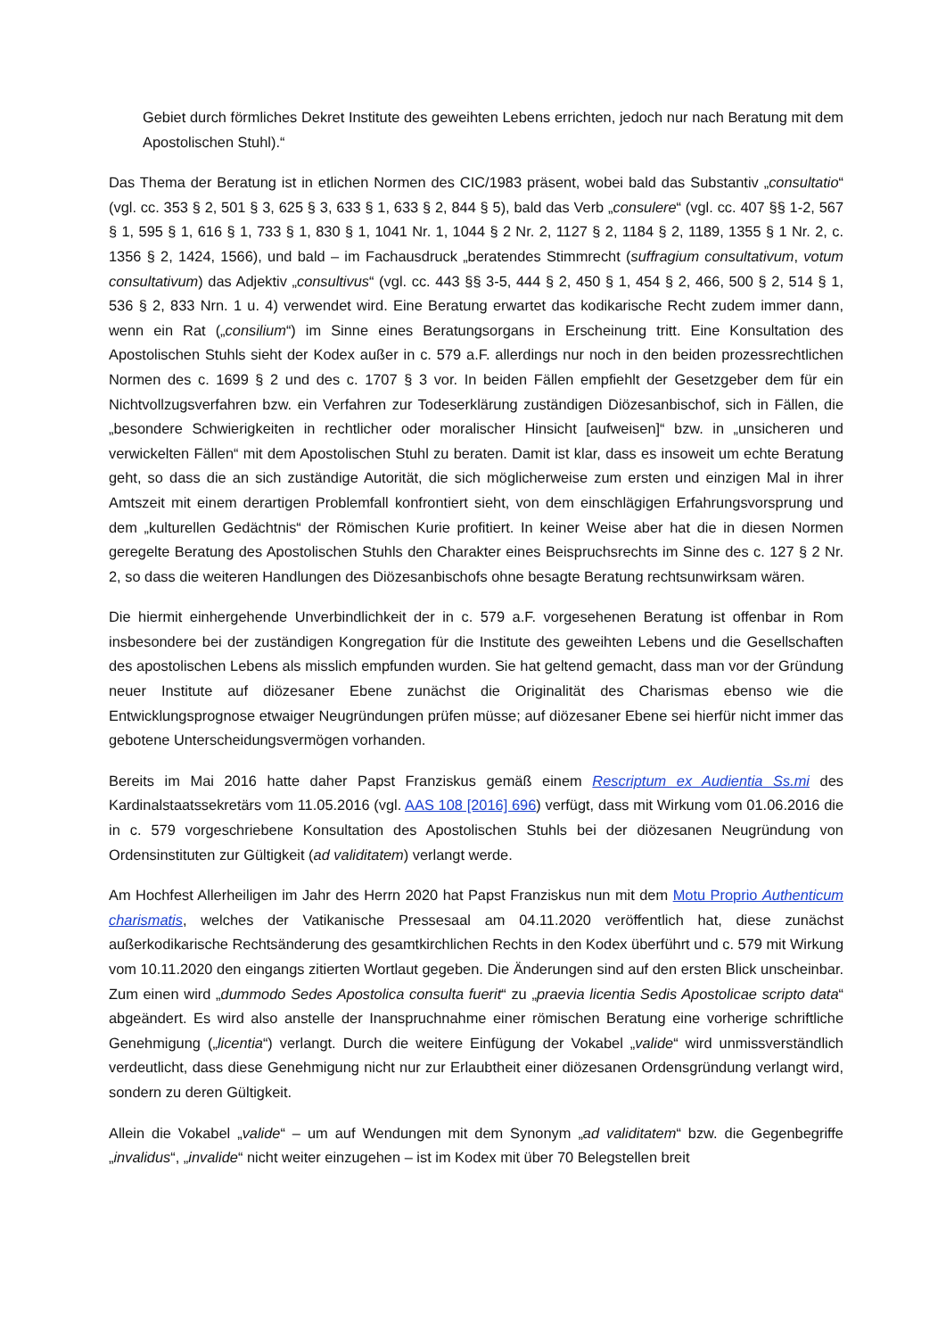Gebiet durch förmliches Dekret Institute des geweihten Lebens errichten, jedoch nur nach Beratung mit dem Apostolischen Stuhl).“
Das Thema der Beratung ist in etlichen Normen des CIC/1983 präsent, wobei bald das Substantiv „consultatio“ (vgl. cc. 353 § 2, 501 § 3, 625 § 3, 633 § 1, 633 § 2, 844 § 5), bald das Verb „consulere“ (vgl. cc. 407 §§ 1-2, 567 § 1, 595 § 1, 616 § 1, 733 § 1, 830 § 1, 1041 Nr. 1, 1044 § 2 Nr. 2, 1127 § 2, 1184 § 2, 1189, 1355 § 1 Nr. 2, c. 1356 § 2, 1424, 1566), und bald – im Fachausdruck „beratendes Stimmrecht (suffragium consultativum, votum consultativum) das Adjektiv „consultivus“ (vgl. cc. 443 §§ 3-5, 444 § 2, 450 § 1, 454 § 2, 466, 500 § 2, 514 § 1, 536 § 2, 833 Nrn. 1 u. 4) verwendet wird. Eine Beratung erwartet das kodikarische Recht zudem immer dann, wenn ein Rat („consilium“) im Sinne eines Beratungsorgans in Erscheinung tritt. Eine Konsultation des Apostolischen Stuhls sieht der Kodex außer in c. 579 a.F. allerdings nur noch in den beiden prozessrechtlichen Normen des c. 1699 § 2 und des c. 1707 § 3 vor. In beiden Fällen empfiehlt der Gesetzgeber dem für ein Nichtvollzugsverfahren bzw. ein Verfahren zur Todeserklärung zuständigen Diözesanbischof, sich in Fällen, die „besondere Schwierigkeiten in rechtlicher oder moralischer Hinsicht [aufweisen]“ bzw. in „unsicheren und verwickelten Fällen“ mit dem Apostolischen Stuhl zu beraten. Damit ist klar, dass es insoweit um echte Beratung geht, so dass die an sich zuständige Autorität, die sich möglicherweise zum ersten und einzigen Mal in ihrer Amtszeit mit einem derartigen Problemfall konfrontiert sieht, von dem einschlägigen Erfahrungsvorsprung und dem „kulturellen Gedächtnis“ der Römischen Kurie profitiert. In keiner Weise aber hat die in diesen Normen geregelte Beratung des Apostolischen Stuhls den Charakter eines Beispruchsrechts im Sinne des c. 127 § 2 Nr. 2, so dass die weiteren Handlungen des Diözesanbischofs ohne besagte Beratung rechtsunwirksam wären.
Die hiermit einhergehende Unverbindlichkeit der in c. 579 a.F. vorgesehenen Beratung ist offenbar in Rom insbesondere bei der zuständigen Kongregation für die Institute des geweihten Lebens und die Gesellschaften des apostolischen Lebens als misslich empfunden wurden. Sie hat geltend gemacht, dass man vor der Gründung neuer Institute auf diözesaner Ebene zunächst die Originalität des Charismas ebenso wie die Entwicklungsprognose etwaiger Neugründungen prüfen müsse; auf diözesaner Ebene sei hierfür nicht immer das gebotene Unterscheidungsvermögen vorhanden.
Bereits im Mai 2016 hatte daher Papst Franziskus gemäß einem Rescriptum ex Audientia Ss.mi des Kardinalstaatssekretärs vom 11.05.2016 (vgl. AAS 108 [2016] 696) verfügt, dass mit Wirkung vom 01.06.2016 die in c. 579 vorgeschriebene Konsultation des Apostolischen Stuhls bei der diözesanen Neugründung von Ordensinstituten zur Gültigkeit (ad validitatem) verlangt werde.
Am Hochfest Allerheiligen im Jahr des Herrn 2020 hat Papst Franziskus nun mit dem Motu Proprio Authenticum charismatis, welches der Vatikanische Pressesaal am 04.11.2020 veröffentlich hat, diese zunächst außerkodikarische Rechtsänderung des gesamtkirchlichen Rechts in den Kodex überführt und c. 579 mit Wirkung vom 10.11.2020 den eingangs zitierten Wortlaut gegeben. Die Änderungen sind auf den ersten Blick unscheinbar. Zum einen wird „dummodo Sedes Apostolica consulta fuerit“ zu „praevia licentia Sedis Apostolicae scripto data“ abgeändert. Es wird also anstelle der Inanspruchnahme einer römischen Beratung eine vorherige schriftliche Genehmigung („licentia“) verlangt. Durch die weitere Einfügung der Vokabel „valide“ wird unmissverständlich verdeutlicht, dass diese Genehmigung nicht nur zur Erlaubtheit einer diözesanen Ordensgründung verlangt wird, sondern zu deren Gültigkeit.
Allein die Vokabel „valide“ – um auf Wendungen mit dem Synonym „ad validitatem“ bzw. die Gegenbegriffe „invalidus“, „invalide“ nicht weiter einzugehen – ist im Kodex mit über 70 Belegstellen breit